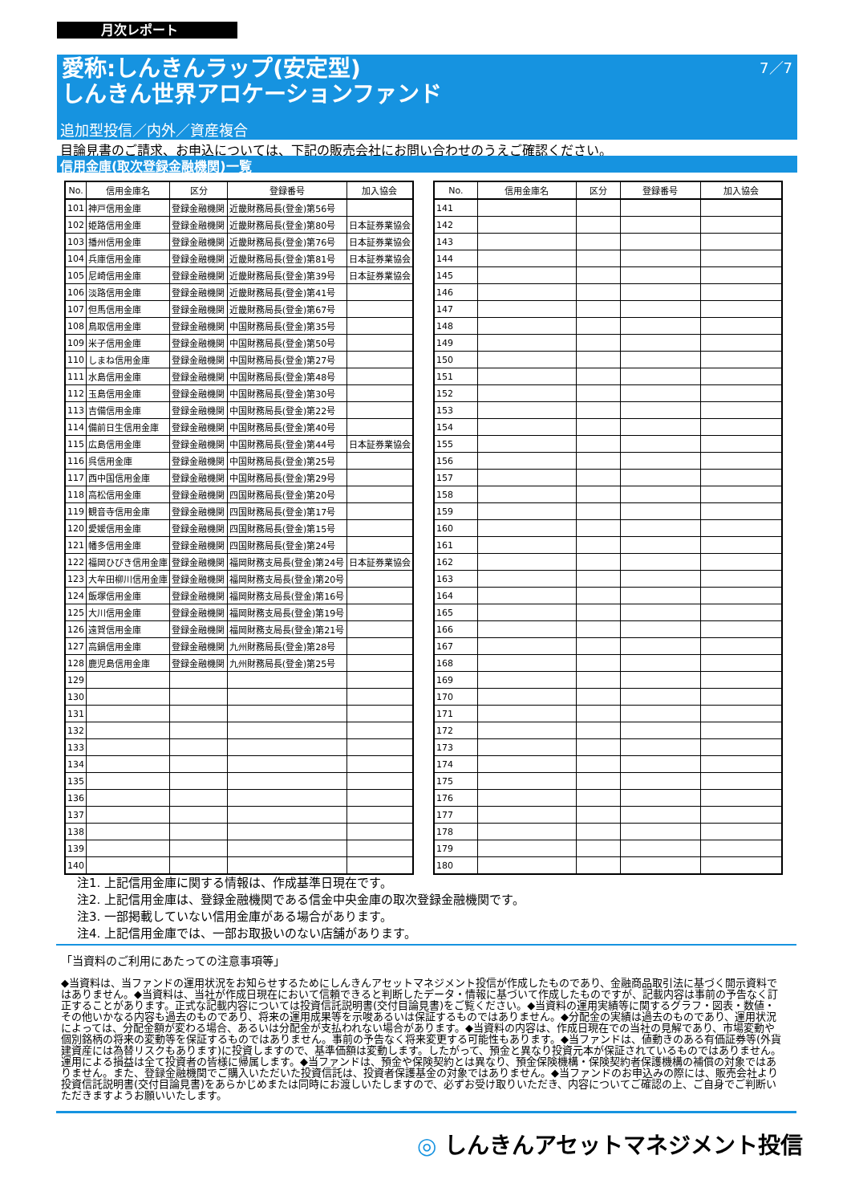月次レポート
7／7
愛称:しんきんラップ(安定型)
しんきん世界アロケーションファンド
追加型投信／内外／資産複合
目論見書のご請求、お申込については、下記の販売会社にお問い合わせのうえご確認ください。
信用金庫(取次登録金融機関)一覧
| No. | 信用金庫名 | 区分 | 登録番号 | 加入協会 |
| --- | --- | --- | --- | --- |
| 101 | 神戸信用金庫 | 登録金融機関 | 近畿財務局長(登金)第56号 | |
| 102 | 姫路信用金庫 | 登録金融機関 | 近畿財務局長(登金)第80号 | 日本証券業協会 |
| 103 | 播州信用金庫 | 登録金融機関 | 近畿財務局長(登金)第76号 | 日本証券業協会 |
| 104 | 兵庫信用金庫 | 登録金融機関 | 近畿財務局長(登金)第81号 | 日本証券業協会 |
| 105 | 尼崎信用金庫 | 登録金融機関 | 近畿財務局長(登金)第39号 | 日本証券業協会 |
| 106 | 淡路信用金庫 | 登録金融機関 | 近畿財務局長(登金)第41号 | |
| 107 | 但馬信用金庫 | 登録金融機関 | 近畿財務局長(登金)第67号 | |
| 108 | 鳥取信用金庫 | 登録金融機関 | 中国財務局長(登金)第35号 | |
| 109 | 米子信用金庫 | 登録金融機関 | 中国財務局長(登金)第50号 | |
| 110 | しまね信用金庫 | 登録金融機関 | 中国財務局長(登金)第27号 | |
| 111 | 水島信用金庫 | 登録金融機関 | 中国財務局長(登金)第48号 | |
| 112 | 玉島信用金庫 | 登録金融機関 | 中国財務局長(登金)第30号 | |
| 113 | 吉備信用金庫 | 登録金融機関 | 中国財務局長(登金)第22号 | |
| 114 | 備前日生信用金庫 | 登録金融機関 | 中国財務局長(登金)第40号 | |
| 115 | 広島信用金庫 | 登録金融機関 | 中国財務局長(登金)第44号 | 日本証券業協会 |
| 116 | 呉信用金庫 | 登録金融機関 | 中国財務局長(登金)第25号 | |
| 117 | 西中国信用金庫 | 登録金融機関 | 中国財務局長(登金)第29号 | |
| 118 | 高松信用金庫 | 登録金融機関 | 四国財務局長(登金)第20号 | |
| 119 | 観音寺信用金庫 | 登録金融機関 | 四国財務局長(登金)第17号 | |
| 120 | 愛媛信用金庫 | 登録金融機関 | 四国財務局長(登金)第15号 | |
| 121 | 幡多信用金庫 | 登録金融機関 | 四国財務局長(登金)第24号 | |
| 122 | 福岡ひびき信用金庫 | 登録金融機関 | 福岡財務支局長(登金)第24号 | 日本証券業協会 |
| 123 | 大牟田柳川信用金庫 | 登録金融機関 | 福岡財務支局長(登金)第20号 | |
| 124 | 飯塚信用金庫 | 登録金融機関 | 福岡財務支局長(登金)第16号 | |
| 125 | 大川信用金庫 | 登録金融機関 | 福岡財務支局長(登金)第19号 | |
| 126 | 遠賀信用金庫 | 登録金融機関 | 福岡財務支局長(登金)第21号 | |
| 127 | 高鍋信用金庫 | 登録金融機関 | 九州財務局長(登金)第28号 | |
| 128 | 鹿児島信用金庫 | 登録金融機関 | 九州財務局長(登金)第25号 | |
| 129 | | | | |
| 130 | | | | |
| 131 | | | | |
| 132 | | | | |
| 133 | | | | |
| 134 | | | | |
| 135 | | | | |
| 136 | | | | |
| 137 | | | | |
| 138 | | | | |
| 139 | | | | |
| 140 | | | | |
| No. | 信用金庫名 | 区分 | 登録番号 | 加入協会 |
| --- | --- | --- | --- | --- |
| 141 | | | | |
| 142 | | | | |
| 143 | | | | |
| 144 | | | | |
| 145 | | | | |
| 146 | | | | |
| 147 | | | | |
| 148 | | | | |
| 149 | | | | |
| 150 | | | | |
| 151 | | | | |
| 152 | | | | |
| 153 | | | | |
| 154 | | | | |
| 155 | | | | |
| 156 | | | | |
| 157 | | | | |
| 158 | | | | |
| 159 | | | | |
| 160 | | | | |
| 161 | | | | |
| 162 | | | | |
| 163 | | | | |
| 164 | | | | |
| 165 | | | | |
| 166 | | | | |
| 167 | | | | |
| 168 | | | | |
| 169 | | | | |
| 170 | | | | |
| 171 | | | | |
| 172 | | | | |
| 173 | | | | |
| 174 | | | | |
| 175 | | | | |
| 176 | | | | |
| 177 | | | | |
| 178 | | | | |
| 179 | | | | |
| 180 | | | | |
注1. 上記信用金庫に関する情報は、作成基準日現在です。
注2. 上記信用金庫は、登録金融機関である信金中央金庫の取次登録金融機関です。
注3. 一部掲載していない信用金庫がある場合があります。
注4. 上記信用金庫では、一部お取扱いのない店舗があります。
「当資料のご利用にあたっての注意事項等」
◆当資料は、当ファンドの運用状況をお知らせするためにしんきんアセットマネジメント投信が作成したものであり、金融商品取引法に基づく開示資料ではありません。◆当資料は、当社が作成日現在において信頼できると判断したデータ・情報に基づいて作成したものですが、記載内容は事前の予告なく訂正することがあります。正式な記載内容については投資信託説明書(交付目論見書)をご覧ください。◆当資料の運用実績等に関するグラフ・図表・数値・その他いかなる内容も過去のものであり、将来の運用成果等を示唆あるいは保証するものではありません。◆分配金の実績は過去のものであり、運用状況によっては、分配金額が変わる場合、あるいは分配金が支払われない場合があります。◆当資料の内容は、作成日現在での当社の見解であり、市場変動や個別銘柄の将来の変動等を保証するものではありません。事前の予告なく将来変更する可能性もあります。◆当ファンドは、値動きのある有価証券等(外貨建資産には為替リスクもあります)に投資しますので、基準価額は変動します。したがって、預金と異なり投資元本が保証されているものではありません。運用による損益は全て投資者の皆様に帰属します。◆当ファンドは、預金や保険契約とは異なり、預金保険機構・保険契約者保護機構の補償の対象ではありません。また、登録金融機関でご購入いただいた投資信託は、投資者保護基金の対象ではありません。◆当ファンドのお申込みの際には、販売会社より投資信託説明書(交付目論見書)をあらかじめまたは同時にお渡しいたしますので、必ずお受け取りいただき、内容についてご確認の上、ご自身でご判断いただきますようお願いいたします。
◎ しんきんアセットマネジメント投信